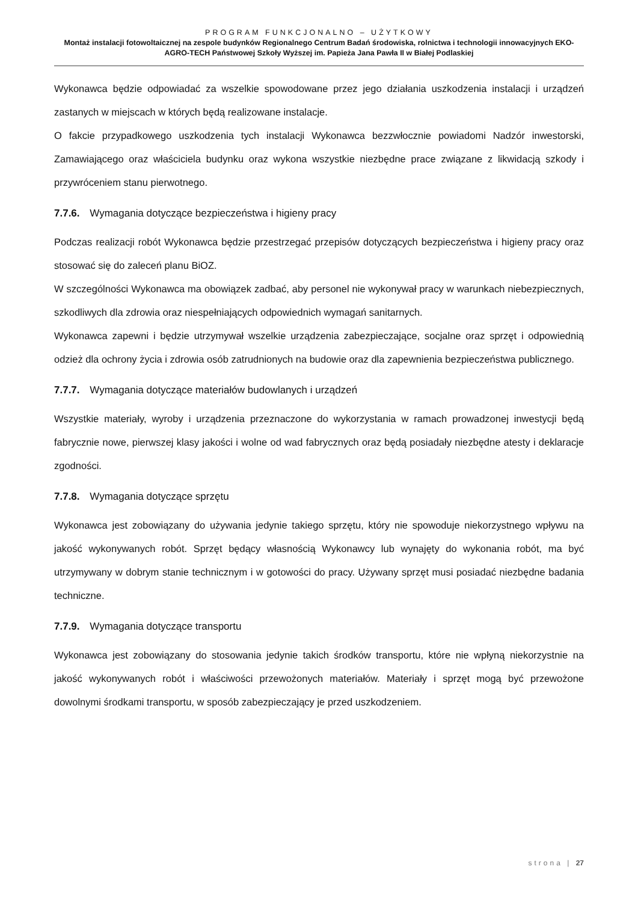PROGRAM FUNKCJONALNO – UŻYTKOWY
Montaż instalacji fotowoltaicznej na zespole budynków Regionalnego Centrum Badań środowiska, rolnictwa i technologii innowacyjnych EKO-AGRO-TECH Państwowej Szkoły Wyższej im. Papieża Jana Pawła II w Białej Podlaskiej
Wykonawca będzie odpowiadać za wszelkie spowodowane przez jego działania uszkodzenia instalacji i urządzeń zastanych w miejscach w których będą realizowane instalacje.
O fakcie przypadkowego uszkodzenia tych instalacji Wykonawca bezzwłocznie powiadomi Nadzór inwestorski, Zamawiającego oraz właściciela budynku oraz wykona wszystkie niezbędne prace związane z likwidacją szkody i przywróceniem stanu pierwotnego.
7.7.6. Wymagania dotyczące bezpieczeństwa i higieny pracy
Podczas realizacji robót Wykonawca będzie przestrzegać przepisów dotyczących bezpieczeństwa i higieny pracy oraz stosować się do zaleceń planu BiOZ.
W szczególności Wykonawca ma obowiązek zadbać, aby personel nie wykonywał pracy w warunkach niebezpiecznych, szkodliwych dla zdrowia oraz niespełniających odpowiednich wymagań sanitarnych.
Wykonawca zapewni i będzie utrzymywał wszelkie urządzenia zabezpieczające, socjalne oraz sprzęt i odpowiednią odzież dla ochrony życia i zdrowia osób zatrudnionych na budowie oraz dla zapewnienia bezpieczeństwa publicznego.
7.7.7. Wymagania dotyczące materiałów budowlanych i urządzeń
Wszystkie materiały, wyroby i urządzenia przeznaczone do wykorzystania w ramach prowadzonej inwestycji będą fabrycznie nowe, pierwszej klasy jakości i wolne od wad fabrycznych oraz będą posiadały niezbędne atesty i deklaracje zgodności.
7.7.8. Wymagania dotyczące sprzętu
Wykonawca jest zobowiązany do używania jedynie takiego sprzętu, który nie spowoduje niekorzystnego wpływu na jakość wykonywanych robót. Sprzęt będący własnością Wykonawcy lub wynajęty do wykonania robót, ma być utrzymywany w dobrym stanie technicznym i w gotowości do pracy. Używany sprzęt musi posiadać niezbędne badania techniczne.
7.7.9. Wymagania dotyczące transportu
Wykonawca jest zobowiązany do stosowania jedynie takich środków transportu, które nie wpłyną niekorzystnie na jakość wykonywanych robót i właściwości przewożonych materiałów. Materiały i sprzęt mogą być przewożone dowolnymi środkami transportu, w sposób zabezpieczający je przed uszkodzeniem.
strona | 27